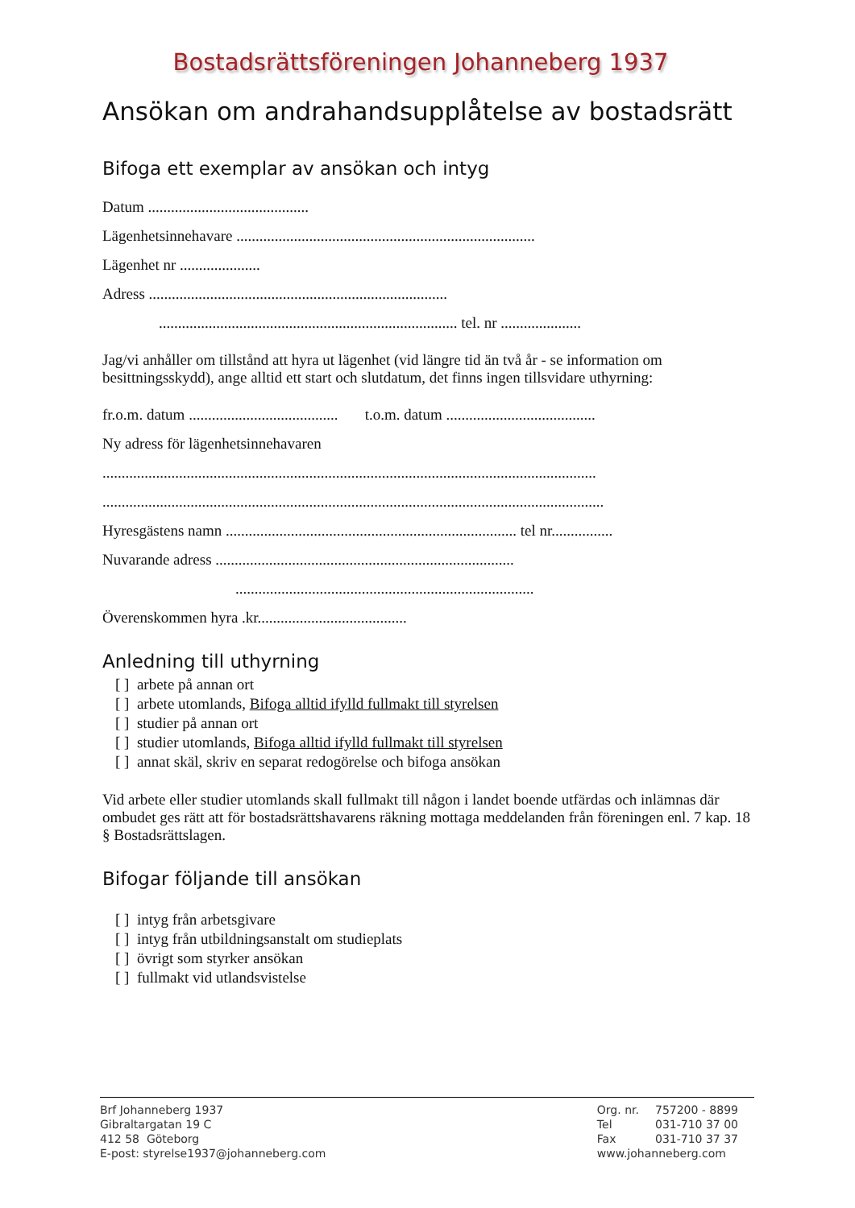Bostadsrättsföreningen Johanneberg 1937
Ansökan om andrahandsupplåtelse av bostadsrätt
Bifoga ett exemplar av ansökan och intyg
Datum ..........................................
Lägenhetsinnehavare ..............................................................................
Lägenhet nr .....................
Adress ..............................................................................
.............................................................................. tel. nr .....................
Jag/vi anhåller om tillstånd att hyra ut lägenhet (vid längre tid än två år - se information om besittningsskydd), ange alltid ett start och slutdatum, det finns ingen tillsvidare uthyrning:
fr.o.m. datum ....................................... t.o.m. datum .......................................
Ny adress för lägenhetsinnehavaren
.................................................................................................................................
...................................................................................................................................
Hyresgästens namn ............................................................................ tel nr................
Nuvarande adress ..............................................................................
..............................................................................
Överenskommen hyra .kr.......................................
Anledning till uthyrning
[ ] arbete på annan ort
[ ] arbete utomlands, Bifoga alltid ifylld fullmakt till styrelsen
[ ] studier på annan ort
[ ] studier utomlands, Bifoga alltid ifylld fullmakt till styrelsen
[ ] annat skäl, skriv en separat redogörelse och bifoga ansökan
Vid arbete eller studier utomlands skall fullmakt till någon i landet boende utfärdas och inlämnas där ombudet ges rätt att för bostadsrättshavarens räkning mottaga meddelanden från föreningen enl. 7 kap. 18 § Bostadsrättslagen.
Bifogar följande till ansökan
[ ] intyg från arbetsgivare
[ ] intyg från utbildningsanstalt om studieplats
[ ] övrigt som styrker ansökan
[ ] fullmakt vid utlandsvistelse
Brf Johanneberg 1937
Gibraltargatan 19 C
412 58 Göteborg
E-post: styrelse1937@johanneberg.com
| Org. nr. | 757200 - 8899 |
| Tel | 031-710 37 00 |
| Fax | 031-710 37 37 |
| www.johanneberg.com | |